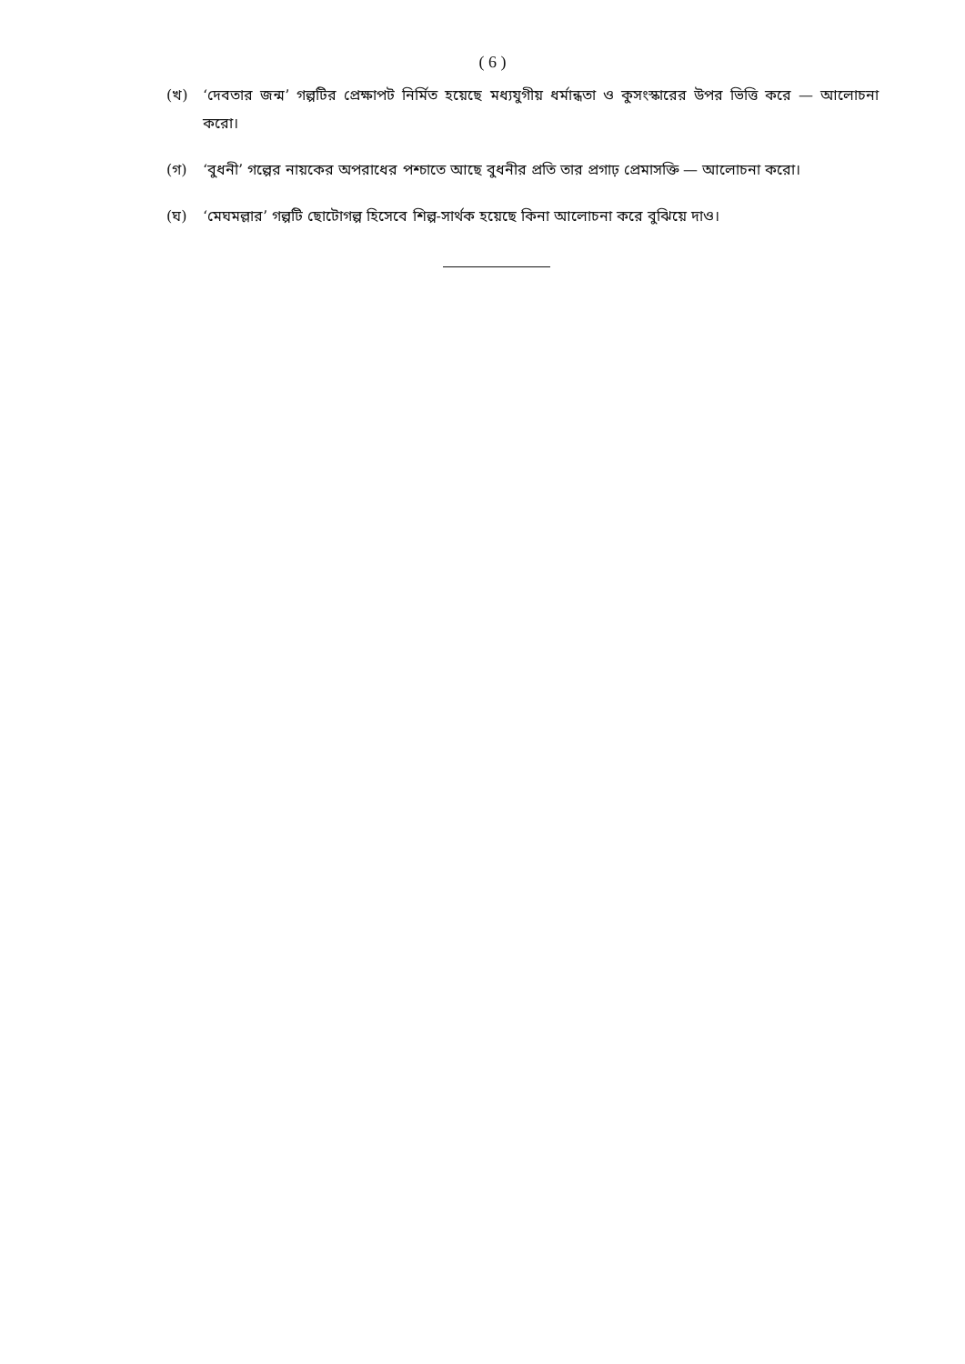( 6 )
(খ) ‘দেবতার জন্ম’ গল্পটির প্রেক্ষাপট নির্মিত হয়েছে মধ্যযুগীয় ধর্মান্ধতা ও কুসংস্কারের উপর ভিত্তি করে — আলোচনা করো।
(গ) ‘বুধনী’ গল্পের নায়কের অপরাধের পশ্চাতে আছে বুধনীর প্রতি তার প্রগাঢ় প্রেমাসক্তি — আলোচনা করো।
(ঘ) ‘মেঘমল্লার’ গল্পটি ছোটোগল্প হিসেবে শিল্প-সার্থক হয়েছে কিনা আলোচনা করে বুঝিয়ে দাও।